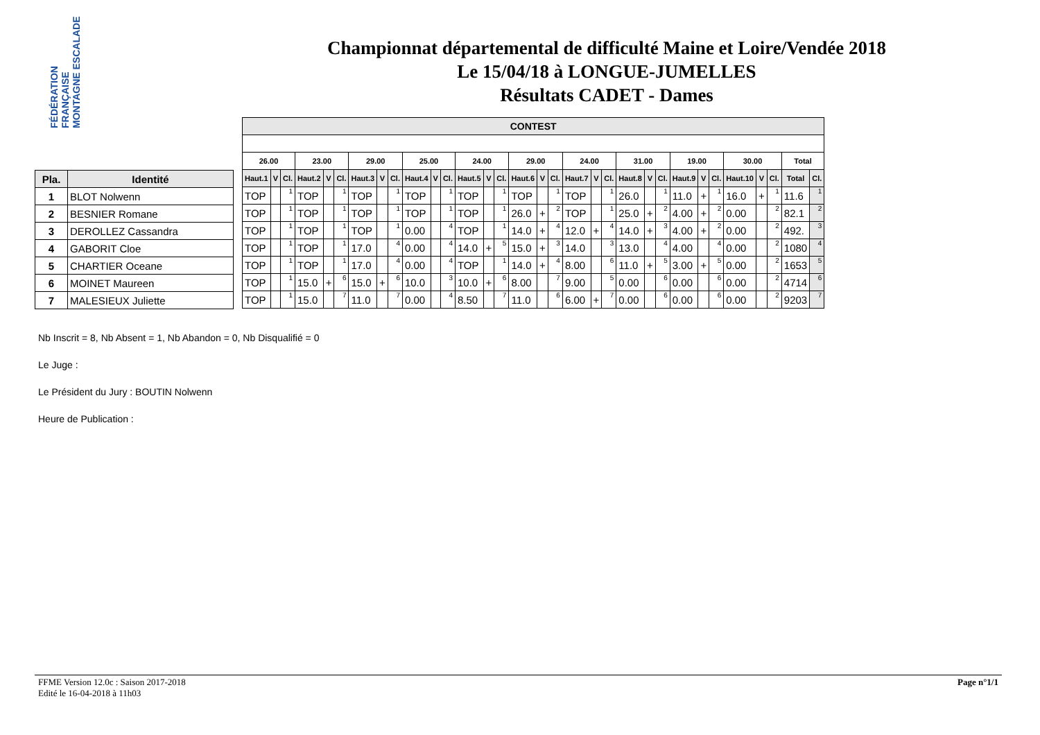FÉDÉRATION FRANÇAISE MONTAGNE ESCALADE
Championnat départemental de difficulté Maine et Loire/Vendée 2018
Le 15/04/18 à LONGUE-JUMELLES
Résultats CADET - Dames
| Pla. | Identité |
| --- | --- |
| 1 | BLOT Nolwenn |
| 2 | BESNIER Romane |
| 3 | DEROLLEZ Cassandra |
| 4 | GABORIT Cloe |
| 5 | CHARTIER Oceane |
| 6 | MOINET Maureen |
| 7 | MALESIEUX Juliette |
| CONTEST | | | | | | | | | | | | | | | | | | | | | | | | | | | | | | | |
| --- | --- | --- | --- | --- | --- | --- | --- | --- | --- | --- | --- | --- | --- | --- | --- | --- | --- | --- | --- | --- | --- | --- | --- | --- | --- | --- | --- | --- | --- | --- | --- |
| 26.00 | | | 23.00 | | | 29.00 | | | 25.00 | | | 24.00 | | | 29.00 | | | 24.00 | | | 31.00 | | | 19.00 | | | 30.00 | | | Total | |
| Haut.1 | V | Cl. | Haut.2 | V | Cl. | Haut.3 | V | Cl. | Haut.4 | V | Cl. | Haut.5 | V | Cl. | Haut.6 | V | Cl. | Haut.7 | V | Cl. | Haut.8 | V | Cl. | Haut.9 | V | Cl. | Haut.10 | V | Cl. | Total | Cl. |
| TOP | | 1 | TOP | | 1 | TOP | | 1 | TOP | | 1 | TOP | | 1 | TOP | | 1 | TOP | | 1 | 26.0 | | 1 | 11.0 | + | 1 | 16.0 | + | 1 | 11.6 | 1 |
| TOP | | 1 | TOP | | 1 | TOP | | 1 | TOP | | 1 | TOP | | 1 | 26.0 | + | 2 | TOP | | 1 | 25.0 | + | 2 | 4.00 | + | 2 | 0.00 | | 2 | 82.1 | 2 |
| TOP | | 1 | TOP | | 1 | TOP | | 1 | 0.00 | | 4 | TOP | | 1 | 14.0 | + | 4 | 12.0 | + | 4 | 14.0 | + | 3 | 4.00 | + | 2 | 0.00 | | 2 | 492. | 3 |
| TOP | | 1 | TOP | | 1 | 17.0 | | 4 | 0.00 | | 4 | 14.0 | + | 5 | 15.0 | + | 3 | 14.0 | | 3 | 13.0 | | 4 | 4.00 | | 4 | 0.00 | | 2 | 1080 | 4 |
| TOP | | 1 | TOP | | 1 | 17.0 | | 4 | 0.00 | | 4 | TOP | | 1 | 14.0 | + | 4 | 8.00 | | 6 | 11.0 | + | 5 | 3.00 | + | 5 | 0.00 | | 2 | 1653 | 5 |
| TOP | | 1 | 15.0 | + | 6 | 15.0 | + | 6 | 10.0 | | 3 | 10.0 | + | 6 | 8.00 | | 7 | 9.00 | | 5 | 0.00 | | 6 | 0.00 | | 6 | 0.00 | | 2 | 4714 | 6 |
| TOP | | 1 | 15.0 | | 7 | 11.0 | | 7 | 0.00 | | 4 | 8.50 | | 7 | 11.0 | | 6 | 6.00 | + | 7 | 0.00 | | 6 | 0.00 | | 6 | 0.00 | | 2 | 9203 | 7 |
Nb Inscrit = 8, Nb Absent = 1, Nb Abandon = 0, Nb Disqualifié = 0
Le Juge :
Le Président du Jury : BOUTIN Nolwenn
Heure de Publication :
FFME Version 12.0c : Saison 2017-2018
Edité le 16-04-2018 à 11h03
Page n°1/1